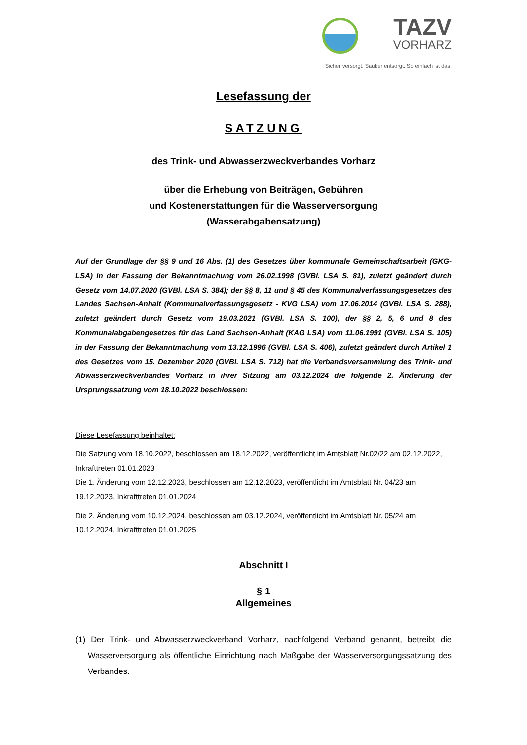TAZV
VORHARZ
Sicher versorgt. Sauber entsorgt. So einfach ist das.
Lesefassung der
SATZUNG
des Trink- und Abwasserzweckverbandes Vorharz
über die Erhebung von Beiträgen, Gebühren
und Kostenerstattungen für die Wasserversorgung
(Wasserabgabensatzung)
Auf der Grundlage der §§ 9 und 16 Abs. (1) des Gesetzes über kommunale Gemeinschaftsarbeit (GKG-LSA) in der Fassung der Bekanntmachung vom 26.02.1998 (GVBl. LSA S. 81), zuletzt geändert durch Gesetz vom 14.07.2020 (GVBl. LSA S. 384); der §§ 8, 11 und § 45 des Kommunalverfassungs­gesetzes des Landes Sachsen-Anhalt (Kommunalverfassungsgesetz - KVG LSA) vom 17.06.2014 (GVBl. LSA S. 288), zuletzt geändert durch Gesetz vom 19.03.2021 (GVBl. LSA S. 100), der §§ 2, 5, 6 und 8 des Kommunalabgabengesetzes für das Land Sachsen-Anhalt (KAG LSA) vom 11.06.1991 (GVBl. LSA S. 105) in der Fassung der Bekanntmachung vom 13.12.1996 (GVBl. LSA S. 406), zuletzt geändert durch Artikel 1 des Gesetzes vom 15. Dezember 2020 (GVBl. LSA S. 712) hat die Verbands­versammlung des Trink- und Abwasserzweckverbandes Vorharz in ihrer Sitzung am 03.12.2024 die folgende 2. Änderung der Ursprungssatzung vom 18.10.2022 beschlossen:
Diese Lesefassung beinhaltet:
Die Satzung vom 18.10.2022, beschlossen am 18.12.2022, veröffentlicht im Amtsblatt Nr.02/22 am 02.12.2022, Inkrafttreten 01.01.2023
Die 1. Änderung vom 12.12.2023, beschlossen am 12.12.2023, veröffentlicht im Amtsblatt Nr. 04/23 am 19.12.2023, Inkrafttreten 01.01.2024
Die 2. Änderung vom 10.12.2024, beschlossen am 03.12.2024, veröffentlicht im Amtsblatt Nr. 05/24 am 10.12.2024, Inkrafttreten 01.01.2025
Abschnitt I
§ 1
Allgemeines
(1) Der Trink- und Abwasserzweckverband Vorharz, nachfolgend Verband genannt, betreibt die Wasserversorgung als öffentliche Einrichtung nach Maßgabe der Wasserversorgungssatzung des Verbandes.